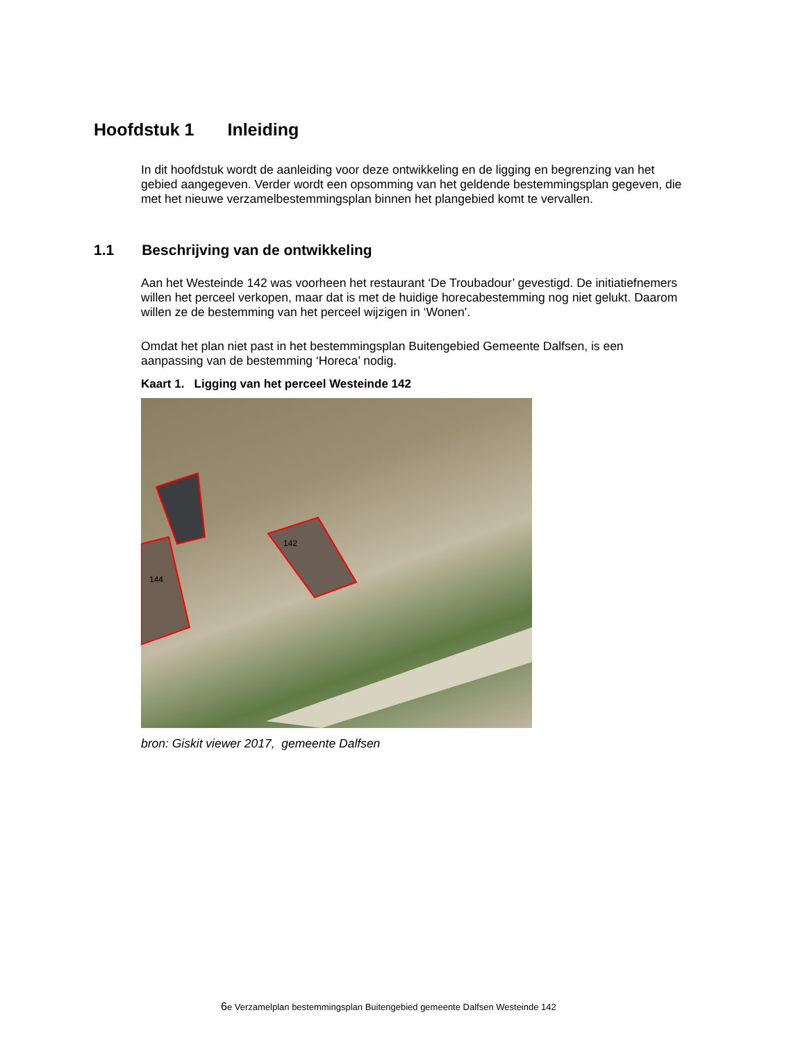Hoofdstuk 1 Inleiding
In dit hoofdstuk wordt de aanleiding voor deze ontwikkeling en de ligging en begrenzing van het gebied aangegeven. Verder wordt een opsomming van het geldende bestemmingsplan gegeven, die met het nieuwe verzamelbestemmingsplan binnen het plangebied komt te vervallen.
1.1 Beschrijving van de ontwikkeling
Aan het Westeinde 142 was voorheen het restaurant ‘De Troubadour’ gevestigd. De initiatiefnemers willen het perceel verkopen, maar dat is met de huidige horecabestemming nog niet gelukt. Daarom willen ze de bestemming van het perceel wijzigen in ‘Wonen’.
Omdat het plan niet past in het bestemmingsplan Buitengebied Gemeente Dalfsen, is een aanpassing van de bestemming ‘Horeca’ nodig.
Kaart 1. Ligging van het perceel Westeinde 142
142
144
bron: Giskit viewer 2017, gemeente Dalfsen
6e Verzamelplan bestemmingsplan Buitengebied gemeente Dalfsen Westeinde 142